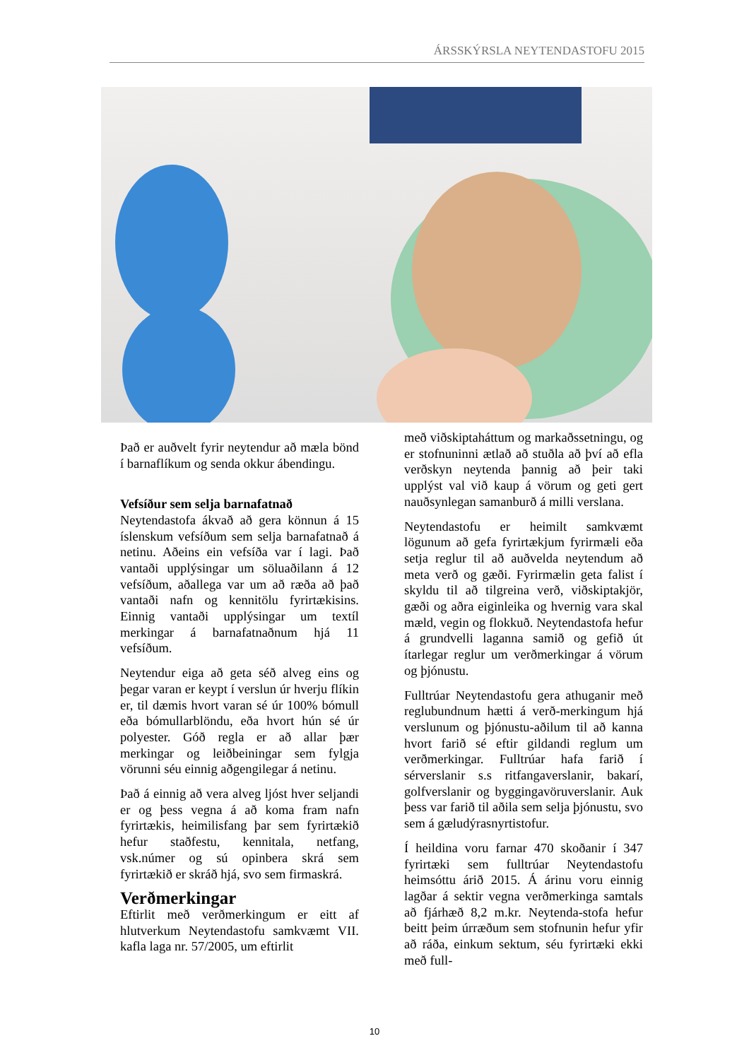ÁRSSKÝRSLA NEYTENDASTOFU 2015
Það er auðvelt fyrir neytendur að mæla bönd í barnaflíkum og senda okkur ábendingu.
Vefsíður sem selja barnafatnað
Neytendastofa ákvað að gera könnun á 15 íslenskum vefsíðum sem selja barnafatnað á netinu. Aðeins ein vefsíða var í lagi. Það vantaði upplýsingar um söluaðilann á 12 vefsíðum, aðallega var um að ræða að það vantaði nafn og kennitölu fyrirtækisins. Einnig vantaði upplýsingar um textíl merkingar á barnafatnaðnum hjá 11 vefsíðum.
Neytendur eiga að geta séð alveg eins og þegar varan er keypt í verslun úr hverju flíkin er, til dæmis hvort varan sé úr 100% bómull eða bómullarblöndu, eða hvort hún sé úr polyester. Góð regla er að allar þær merkingar og leiðbeiningar sem fylgja vörunni séu einnig aðgengilegar á netinu.
Það á einnig að vera alveg ljóst hver seljandi er og þess vegna á að koma fram nafn fyrirtækis, heimilisfang þar sem fyrirtækið hefur staðfestu, kennitala, netfang, vsk.númer og sú opinbera skrá sem fyrirtækið er skráð hjá, svo sem firmaskrá.
Verðmerkingar
Eftirlit með verðmerkingum er eitt af hlutverkum Neytendastofu samkvæmt VII. kafla laga nr. 57/2005, um eftirlit
með viðskiptaháttum og markaðssetningu, og er stofnuninni ætlað að stuðla að því að efla verðskyn neytenda þannig að þeir taki upplýst val við kaup á vörum og geti gert nauðsynlegan samanburð á milli verslana.
Neytendastofu er heimilt samkvæmt lögunum að gefa fyrirtækjum fyrirmæli eða setja reglur til að auðvelda neytendum að meta verð og gæði. Fyrirmælin geta falist í skyldu til að tilgreina verð, viðskiptakjör, gæði og aðra eiginleika og hvernig vara skal mæld, vegin og flokkuð. Neytendastofa hefur á grundvelli laganna samið og gefið út ítarlegar reglur um verðmerkingar á vörum og þjónustu.
Fulltrúar Neytendastofu gera athuganir með reglubundnum hætti á verð-merkingum hjá verslunum og þjónustu-aðilum til að kanna hvort farið sé eftir gildandi reglum um verðmerkingar. Fulltrúar hafa farið í sérverslanir s.s ritfangaverslanir, bakarí, golfverslanir og byggingavöruverslanir. Auk þess var farið til aðila sem selja þjónustu, svo sem á gæludýrasnyrtistofur.
Í heildina voru farnar 470 skoðanir í 347 fyrirtæki sem fulltrúar Neytendastofu heimsóttu árið 2015. Á árinu voru einnig lagðar á sektir vegna verðmerkinga samtals að fjárhæð 8,2 m.kr. Neytenda-stofa hefur beitt þeim úrræðum sem stofnunin hefur yfir að ráða, einkum sektum, séu fyrirtæki ekki með full-
10